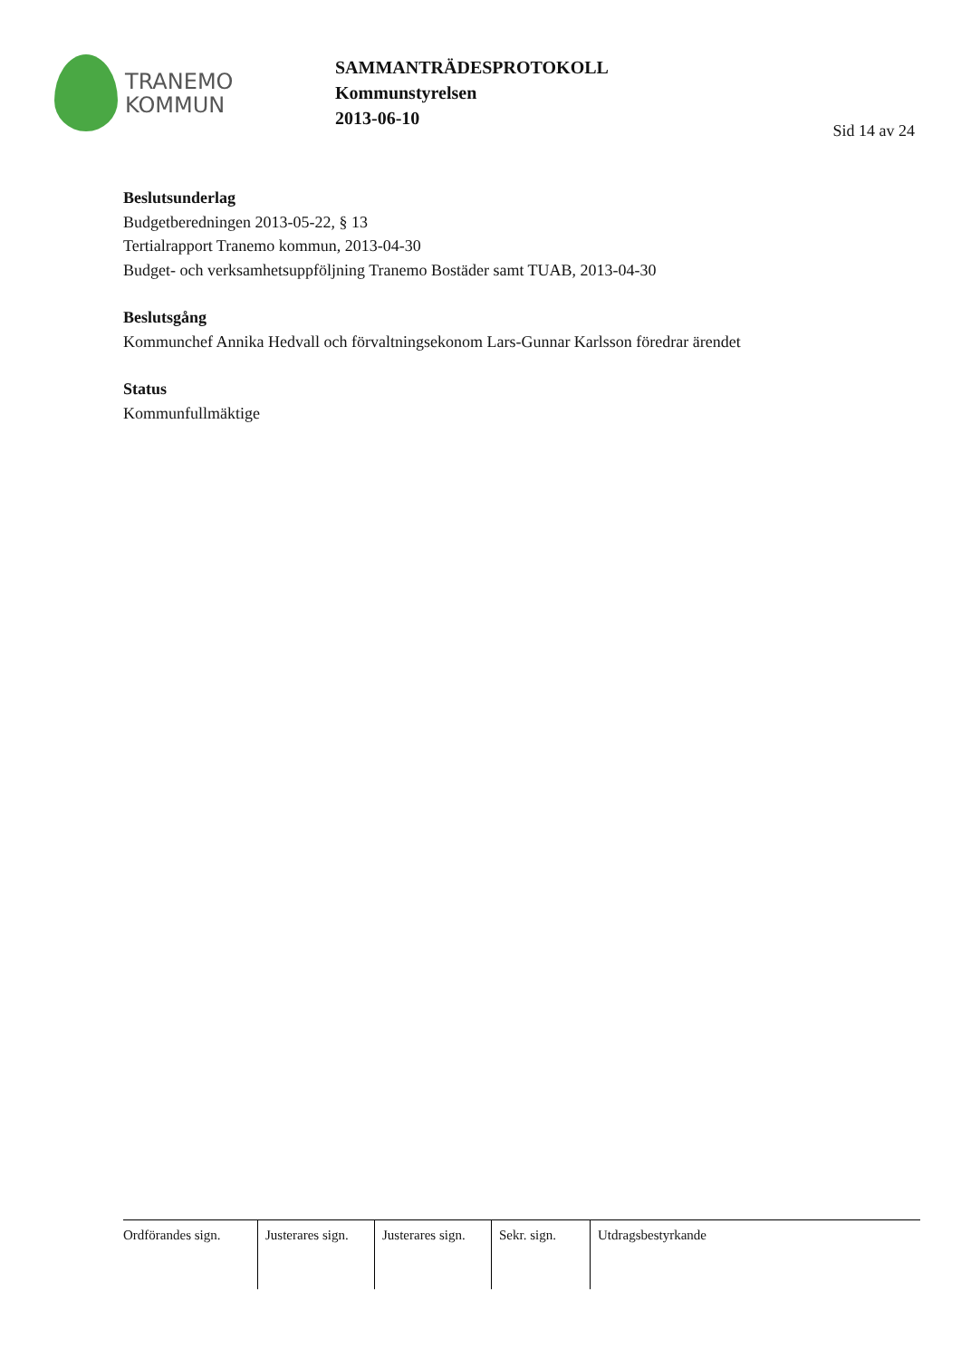TRANEMO
KOMMUN
SAMMANTRÄDESPROTOKOLL
Kommunstyrelsen
2013-06-10
Sid 14 av 24
Beslutsunderlag
Budgetberedningen 2013-05-22, § 13
Tertialrapport Tranemo kommun, 2013-04-30
Budget- och verksamhetsuppföljning Tranemo Bostäder samt TUAB, 2013-04-30
Beslutsgång
Kommunchef Annika Hedvall och förvaltningsekonom Lars-Gunnar Karlsson föredrar ärendet
Status
Kommunfullmäktige
Ordförandes sign.
Justerares sign.
Justerares sign.
Sekr. sign.
Utdragsbestyrkande